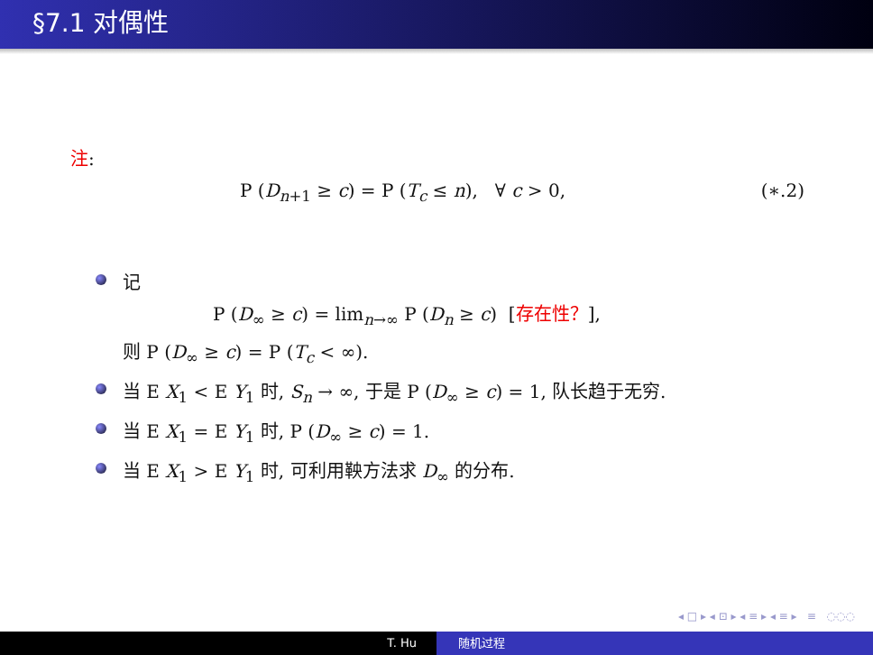§7.1 对偶性
注:
P (D<sub>n+1</sub> ≥ c) = P (T<sub>c</sub> ≤ n), ∀ c > 0, (∗.2)
记
P (D<sub>∞</sub> ≥ c) = lim<sub>n→∞</sub> P (D<sub>n</sub> ≥ c) [存在性？],
则 P (D<sub>∞</sub> ≥ c) = P (T<sub>c</sub> < ∞).
当 E X<sub>1</sub> < E Y<sub>1</sub> 时, S<sub>n</sub> → ∞, 于是 P (D<sub>∞</sub> ≥ c) = 1, 队长趋于无穷.
当 E X<sub>1</sub> = E Y<sub>1</sub> 时, P (D<sub>∞</sub> ≥ c) = 1.
当 E X<sub>1</sub> > E Y<sub>1</sub> 时, 可利用鞅方法求 D<sub>∞</sub> 的分布.
◂ □ ▸ ◂ ⊡ ▸ ◂ ≡ ▸ ◂ ≡ ▸ ≡ ◌◌◌
T. Hu 随机过程